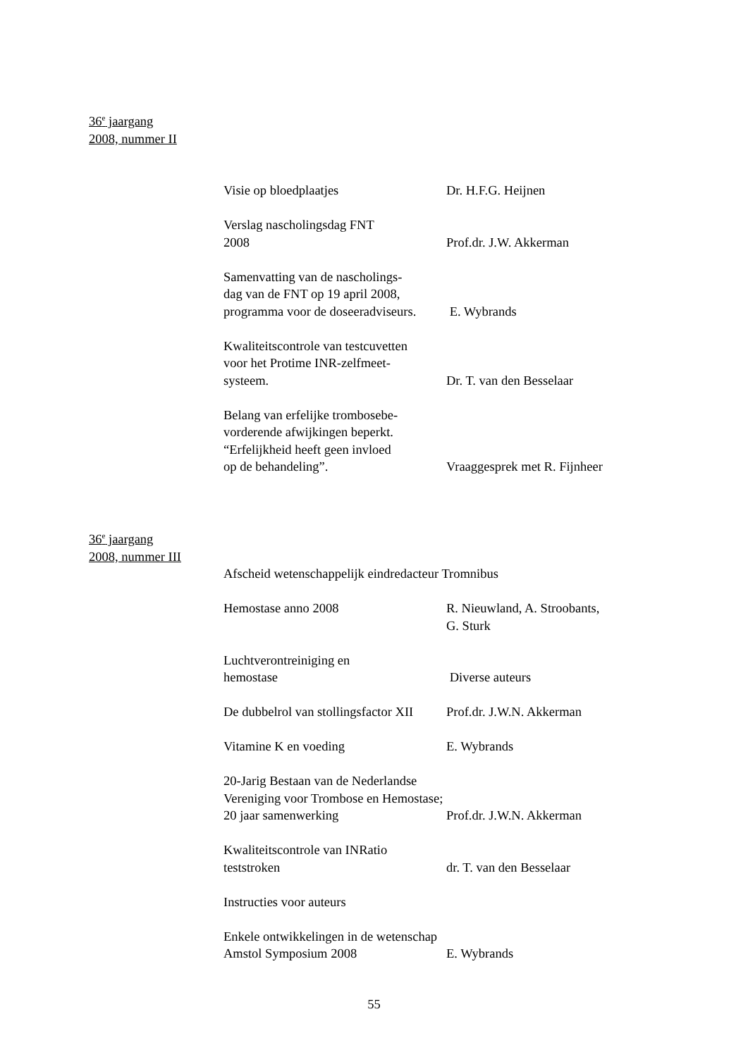36<sup>e</sup> jaargang
2008, nummer II
Visie op bloedplaatjes Dr. H.F.G. Heijnen
Verslag nascholingsdag FNT
2008
Prof.dr. J.W. Akkerman
Samenvatting van de nascholings-
dag van de FNT op 19 april 2008,
programma voor de doseeradviseurs.
E. Wybrands
Kwaliteitscontrole van testcuvetten
voor het Protime INR-zelfmeet-
systeem.
Dr. T. van den Besselaar
Belang van erfelijke trombosebe-
vorderende afwijkingen beperkt.
“Erfelijkheid heeft geen invloed
op de behandeling”.
Vraaggesprek met R. Fijnheer
36<sup>e</sup> jaargang
2008, nummer III
Afscheid wetenschappelijk eindredacteur Tromnibus
Hemostase anno 2008 R. Nieuwland, A. Stroobants,
G. Sturk
Luchtverontreiniging en
hemostase
Diverse auteurs
De dubbelrol van stollingsfactor XII Prof.dr. J.W.N. Akkerman
Vitamine K en voeding E. Wybrands
20-Jarig Bestaan van de Nederlandse
Vereniging voor Trombose en Hemostase;
20 jaar samenwerking
Prof.dr. J.W.N. Akkerman
Kwaliteitscontrole van INRatio
teststroken
dr. T. van den Besselaar
Instructies voor auteurs
Enkele ontwikkelingen in de wetenschap
Amstol Symposium 2008
E. Wybrands
55